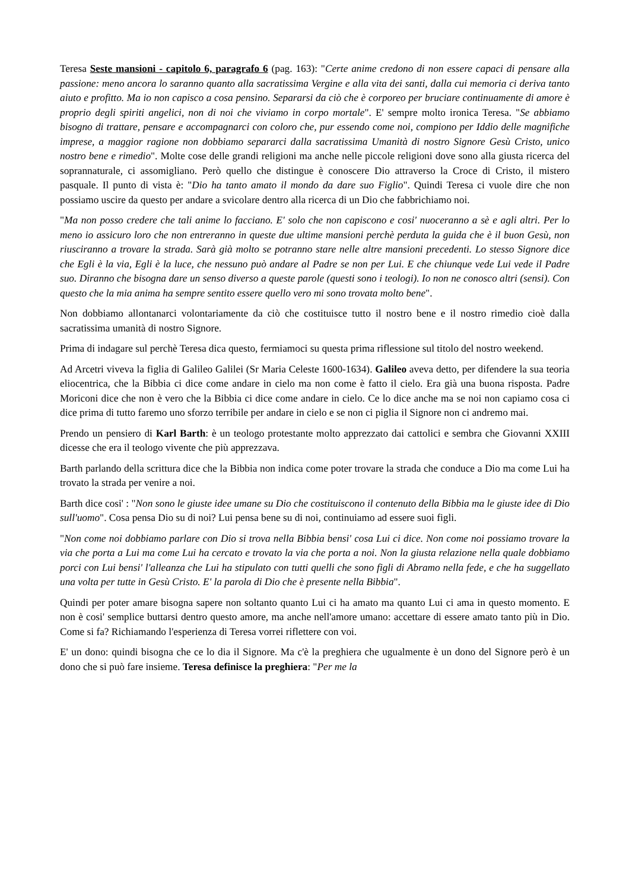Teresa Seste mansioni - capitolo 6, paragrafo 6 (pag. 163): "Certe anime credono di non essere capaci di pensare alla passione: meno ancora lo saranno quanto alla sacratissima Vergine e alla vita dei santi, dalla cui memoria ci deriva tanto aiuto e profitto. Ma io non capisco a cosa pensino. Separarsi da ciò che è corporeo per bruciare continuamente di amore è proprio degli spiriti angelici, non di noi che viviamo in corpo mortale". E' sempre molto ironica Teresa. "Se abbiamo bisogno di trattare, pensare e accompagnarci con coloro che, pur essendo come noi, compiono per Iddio delle magnifiche imprese, a maggior ragione non dobbiamo separarci dalla sacratissima Umanità di nostro Signore Gesù Cristo, unico nostro bene e rimedio". Molte cose delle grandi religioni ma anche nelle piccole religioni dove sono alla giusta ricerca del soprannaturale, ci assomigliano. Però quello che distingue è conoscere Dio attraverso la Croce di Cristo, il mistero pasquale. Il punto di vista è: "Dio ha tanto amato il mondo da dare suo Figlio". Quindi Teresa ci vuole dire che non possiamo uscire da questo per andare a svicolare dentro alla ricerca di un Dio che fabbrichiamo noi.
"Ma non posso credere che tali anime lo facciano. E' solo che non capiscono e cosi' nuoceranno a sè e agli altri. Per lo meno io assicuro loro che non entreranno in queste due ultime mansioni perchè perduta la guida che è il buon Gesù, non riusciranno a trovare la strada. Sarà già molto se potranno stare nelle altre mansioni precedenti. Lo stesso Signore dice che Egli è la via, Egli è la luce, che nessuno può andare al Padre se non per Lui. E che chiunque vede Lui vede il Padre suo. Diranno che bisogna dare un senso diverso a queste parole (questi sono i teologi). Io non ne conosco altri (sensi). Con questo che la mia anima ha sempre sentito essere quello vero mi sono trovata molto bene".
Non dobbiamo allontanarci volontariamente da ciò che costituisce tutto il nostro bene e il nostro rimedio cioè dalla sacratissima umanità di nostro Signore.
Prima di indagare sul perchè Teresa dica questo, fermiamoci su questa prima riflessione sul titolo del nostro weekend.
Ad Arcetri viveva la figlia di Galileo Galilei (Sr Maria Celeste 1600-1634). Galileo aveva detto, per difendere la sua teoria eliocentrica, che la Bibbia ci dice come andare in cielo ma non come è fatto il cielo. Era già una buona risposta. Padre Moriconi dice che non è vero che la Bibbia ci dice come andare in cielo. Ce lo dice anche ma se noi non capiamo cosa ci dice prima di tutto faremo uno sforzo terribile per andare in cielo e se non ci piglia il Signore non ci andremo mai.
Prendo un pensiero di Karl Barth: è un teologo protestante molto apprezzato dai cattolici e sembra che Giovanni XXIII dicesse che era il teologo vivente che più apprezzava.
Barth parlando della scrittura dice che la Bibbia non indica come poter trovare la strada che conduce a Dio ma come Lui ha trovato la strada per venire a noi.
Barth dice cosi' : "Non sono le giuste idee umane su Dio che costituiscono il contenuto della Bibbia ma le giuste idee di Dio sull'uomo". Cosa pensa Dio su di noi? Lui pensa bene su di noi, continuiamo ad essere suoi figli.
"Non come noi dobbiamo parlare con Dio si trova nella Bibbia bensi' cosa Lui ci dice. Non come noi possiamo trovare la via che porta a Lui ma come Lui ha cercato e trovato la via che porta a noi. Non la giusta relazione nella quale dobbiamo porci con Lui bensi' l'alleanza che Lui ha stipulato con tutti quelli che sono figli di Abramo nella fede, e che ha suggellato una volta per tutte in Gesù Cristo. E' la parola di Dio che è presente nella Bibbia".
Quindi per poter amare bisogna sapere non soltanto quanto Lui ci ha amato ma quanto Lui ci ama in questo momento. E non è cosi' semplice buttarsi dentro questo amore, ma anche nell'amore umano: accettare di essere amato tanto più in Dio. Come si fa? Richiamando l'esperienza di Teresa vorrei riflettere con voi.
E' un dono: quindi bisogna che ce lo dia il Signore. Ma c'è la preghiera che ugualmente è un dono del Signore però è un dono che si può fare insieme. Teresa definisce la preghiera: "Per me la